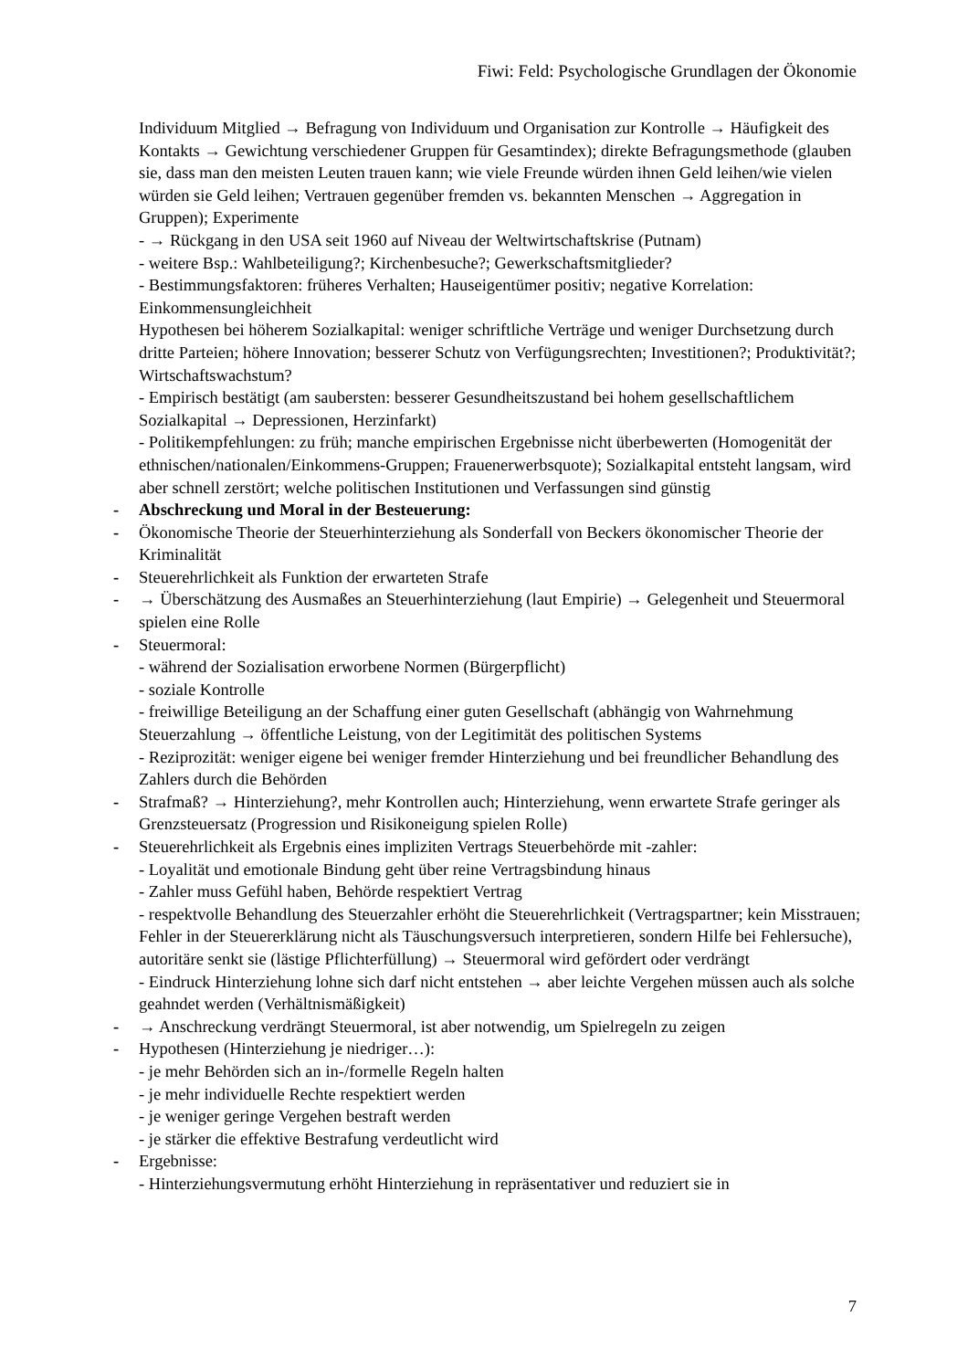Fiwi: Feld: Psychologische Grundlagen der Ökonomie
Individuum Mitglied → Befragung von Individuum und Organisation zur Kontrolle → Häufigkeit des Kontakts → Gewichtung verschiedener Gruppen für Gesamtindex); direkte Befragungsmethode (glauben sie, dass man den meisten Leuten trauen kann; wie viele Freunde würden ihnen Geld leihen/wie vielen würden sie Geld leihen; Vertrauen gegenüber fremden vs. bekannten Menschen → Aggregation in Gruppen); Experimente
- → Rückgang in den USA seit 1960 auf Niveau der Weltwirtschaftskrise (Putnam)
- weitere Bsp.: Wahlbeteiligung?; Kirchenbesuche?; Gewerkschaftsmitglieder?
- Bestimmungsfaktoren: früheres Verhalten; Hauseigentümer positiv; negative Korrelation: Einkommensungleichheit
Hypothesen bei höherem Sozialkapital: weniger schriftliche Verträge und weniger Durchsetzung durch dritte Parteien; höhere Innovation; besserer Schutz von Verfügungsrechten; Investitionen?; Produktivität?; Wirtschaftswachstum?
- Empirisch bestätigt (am saubersten: besserer Gesundheitszustand bei hohem gesellschaftlichem Sozialkapital → Depressionen, Herzinfarkt)
- Politikempfehlungen: zu früh; manche empirischen Ergebnisse nicht überbewerten (Homogenität der ethnischen/nationalen/Einkommens-Gruppen; Frauenerwerbsquote); Sozialkapital entsteht langsam, wird aber schnell zerstört; welche politischen Institutionen und Verfassungen sind günstig
- Abschreckung und Moral in der Besteuerung:
- Ökonomische Theorie der Steuerhinterziehung als Sonderfall von Beckers ökonomischer Theorie der Kriminalität
- Steuerehrlichkeit als Funktion der erwarteten Strafe
- → Überschätzung des Ausmaßes an Steuerhinterziehung (laut Empirie) → Gelegenheit und Steuermoral spielen eine Rolle
- Steuermoral:
- während der Sozialisation erworbene Normen (Bürgerpflicht)
- soziale Kontrolle
- freiwillige Beteiligung an der Schaffung einer guten Gesellschaft (abhängig von Wahrnehmung Steuerzahlung → öffentliche Leistung, von der Legitimität des politischen Systems
- Reziprozität: weniger eigene bei weniger fremder Hinterziehung und bei freundlicher Behandlung des Zahlers durch die Behörden
- Strafmaß? → Hinterziehung?, mehr Kontrollen auch; Hinterziehung, wenn erwartete Strafe geringer als Grenzsteuersatz (Progression und Risikoneigung spielen Rolle)
- Steuerehrlichkeit als Ergebnis eines impliziten Vertrags Steuerbehörde mit -zahler:
- Loyalität und emotionale Bindung geht über reine Vertragsbindung hinaus
- Zahler muss Gefühl haben, Behörde respektiert Vertrag
- respektvolle Behandlung des Steuerzahler erhöht die Steuerehrlichkeit (Vertragspartner; kein Misstrauen; Fehler in der Steuererklärung nicht als Täuschungsversuch interpretieren, sondern Hilfe bei Fehlersuche), autoritäre senkt sie (lästige Pflichterfüllung) → Steuermoral wird gefördert oder verdrängt
- Eindruck Hinterziehung lohne sich darf nicht entstehen → aber leichte Vergehen müssen auch als solche geahndet werden (Verhältnismäßigkeit)
- → Anschreckung verdrängt Steuermoral, ist aber notwendig, um Spielregeln zu zeigen
- Hypothesen (Hinterziehung je niedriger…):
- je mehr Behörden sich an in-/formelle Regeln halten
- je mehr individuelle Rechte respektiert werden
- je weniger geringe Vergehen bestraft werden
- je stärker die effektive Bestrafung verdeutlicht wird
- Ergebnisse:
- Hinterziehungsvermutung erhöht Hinterziehung in repräsentativer und reduziert sie in
7